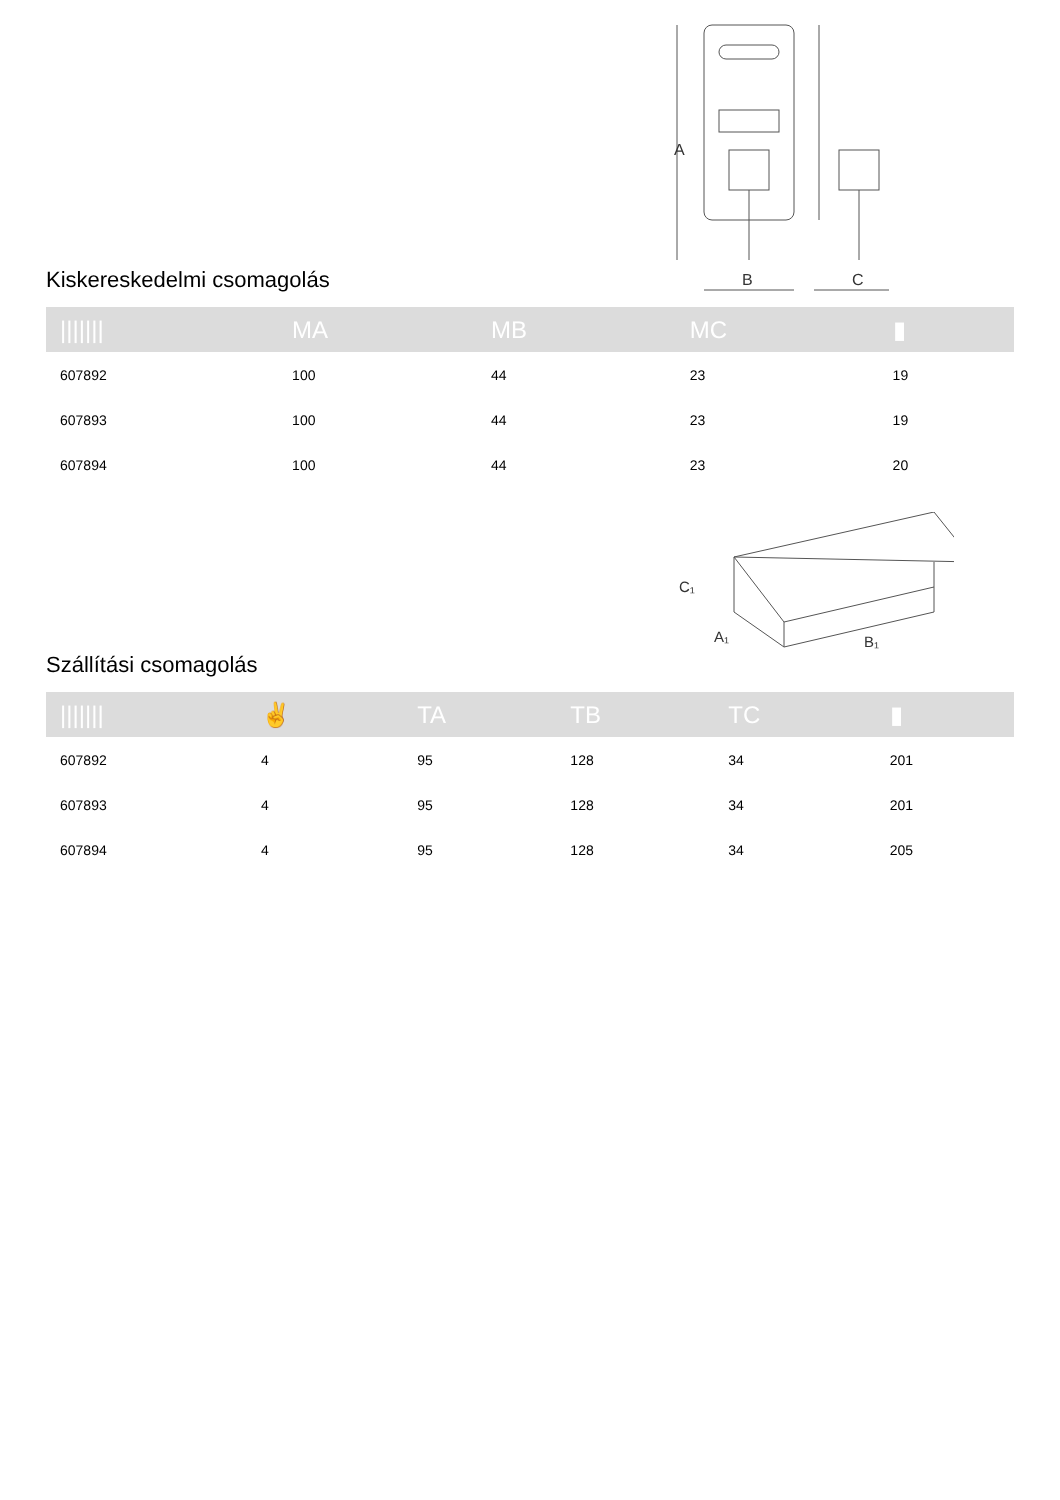A
B
C
Kiskereskedelmi csomagolás
| /////// | MA | MB | MC | ▮ |
| --- | --- | --- | --- | --- |
| 607892 | 100 | 44 | 23 | 19 |
| 607893 | 100 | 44 | 23 | 19 |
| 607894 | 100 | 44 | 23 | 20 |
C₁
A₁
B₁
Szállítási csomagolás
| /////// | ✌ | TA | TB | TC | ▮ |
| --- | --- | --- | --- | --- | --- |
| 607892 | 4 | 95 | 128 | 34 | 201 |
| 607893 | 4 | 95 | 128 | 34 | 201 |
| 607894 | 4 | 95 | 128 | 34 | 205 |